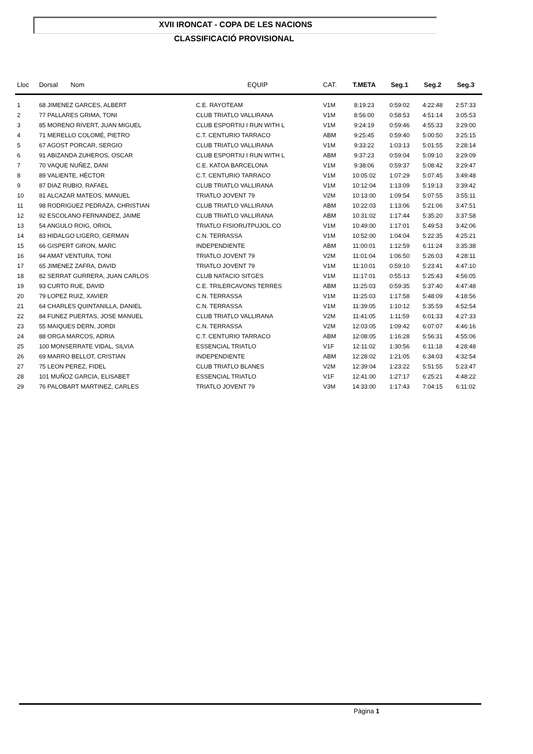XVII IRONCAT - COPA DE LES NACIONS
CLASSIFICACIÓ PROVISIONAL
| Lloc | Dorsal Nom | EQUIP | CAT. | T.META | Seg.1 | Seg.2 | Seg.3 |
| --- | --- | --- | --- | --- | --- | --- | --- |
| 1 | 68 JIMENEZ GARCES, ALBERT | C.E. RAYOTEAM | V1M | 8:19:23 | 0:59:02 | 4:22:48 | 2:57:33 |
| 2 | 77 PALLARES GRIMA, TONI | CLUB TRIATLO VALLIRANA | V1M | 8:56:00 | 0:58:53 | 4:51:14 | 3:05:53 |
| 3 | 85 MORENO RIVERT, JUAN MIGUEL | CLUB ESPORTIU I RUN WITH L | V1M | 9:24:19 | 0:59:46 | 4:55:33 | 3:29:00 |
| 4 | 71 MERELLO COLOMÉ, PIETRO | C.T. CENTURIO TARRACO | ABM | 9:25:45 | 0:59:40 | 5:00:50 | 3:25:15 |
| 5 | 67 AGOST PORCAR, SERGIO | CLUB TRIATLO VALLIRANA | V1M | 9:33:22 | 1:03:13 | 5:01:55 | 3:28:14 |
| 6 | 91 ABIZANDA ZUHEROS, OSCAR | CLUB ESPORTIU I RUN WITH L | ABM | 9:37:23 | 0:59:04 | 5:09:10 | 3:29:09 |
| 7 | 70 VAQUE NUÑEZ, DANI | C.E. KATOA BARCELONA | V1M | 9:38:06 | 0:59:37 | 5:08:42 | 3:29:47 |
| 8 | 89 VALIENTE, HÉCTOR | C.T. CENTURIO TARRACO | V1M | 10:05:02 | 1:07:29 | 5:07:45 | 3:49:48 |
| 9 | 87 DIAZ RUBIO, RAFAEL | CLUB TRIATLO VALLIRANA | V1M | 10:12:04 | 1:13:09 | 5:19:13 | 3:39:42 |
| 10 | 81 ALCAZAR MATEOS, MANUEL | TRIATLO JOVENT 79 | V2M | 10:13:00 | 1:09:54 | 5:07:55 | 3:55:11 |
| 11 | 98 RODRIGUEZ PEDRAZA, CHRISTIAN | CLUB TRIATLO VALLIRANA | ABM | 10:22:03 | 1:13:06 | 5:21:06 | 3:47:51 |
| 12 | 92 ESCOLANO FERNANDEZ, JAIME | CLUB TRIATLO VALLIRANA | ABM | 10:31:02 | 1:17:44 | 5:35:20 | 3:37:58 |
| 13 | 54 ANGULO ROIG, ORIOL | TRIATLO FISIORUTPUJOL.CO | V1M | 10:49:00 | 1:17:01 | 5:49:53 | 3:42:06 |
| 14 | 83 HIDALGO LIGERO, GERMAN | C.N. TERRASSA | V1M | 10:52:00 | 1:04:04 | 5:22:35 | 4:25:21 |
| 15 | 66 GISPERT GIRON, MARC | INDEPENDIENTE | ABM | 11:00:01 | 1:12:59 | 6:11:24 | 3:35:38 |
| 16 | 94 AMAT VENTURA, TONI | TRIATLO JOVENT 79 | V2M | 11:01:04 | 1:06:50 | 5:26:03 | 4:28:11 |
| 17 | 65 JIMENEZ ZAFRA, DAVID | TRIATLO JOVENT 79 | V1M | 11:10:01 | 0:59:10 | 5:23:41 | 4:47:10 |
| 18 | 82 SERRAT GURRERA, JUAN CARLOS | CLUB NATACIO SITGES | V1M | 11:17:01 | 0:55:13 | 5:25:43 | 4:56:05 |
| 19 | 93 CURTO RUE, DAVID | C.E. TRILERCAVONS TERRES | ABM | 11:25:03 | 0:59:35 | 5:37:40 | 4:47:48 |
| 20 | 79 LOPEZ RUIZ, XAVIER | C.N. TERRASSA | V1M | 11:25:03 | 1:17:58 | 5:48:09 | 4:18:56 |
| 21 | 64 CHARLES QUINTANILLA, DANIEL | C.N. TERRASSA | V1M | 11:39:05 | 1:10:12 | 5:35:59 | 4:52:54 |
| 22 | 84 FUNEZ PUERTAS, JOSE MANUEL | CLUB TRIATLO VALLIRANA | V2M | 11:41:05 | 1:11:59 | 6:01:33 | 4:27:33 |
| 23 | 55 MAIQUES DERN, JORDI | C.N. TERRASSA | V2M | 12:03:05 | 1:09:42 | 6:07:07 | 4:46:16 |
| 24 | 88 ORGA MARCOS, ADRIA | C.T. CENTURIO TARRACO | ABM | 12:08:05 | 1:16:28 | 5:56:31 | 4:55:06 |
| 25 | 100 MONSERRATE VIDAL, SILVIA | ESSENCIAL TRIATLO | V1F | 12:11:02 | 1:30:56 | 6:11:18 | 4:28:48 |
| 26 | 69 MARRO BELLOT, CRISTIAN | INDEPENDIENTE | ABM | 12:28:02 | 1:21:05 | 6:34:03 | 4:32:54 |
| 27 | 75 LEON PEREZ, FIDEL | CLUB TRIATLO BLANES | V2M | 12:39:04 | 1:23:22 | 5:51:55 | 5:23:47 |
| 28 | 101 MUÑOZ GARCIA, ELISABET | ESSENCIAL TRIATLO | V1F | 12:41:00 | 1:27:17 | 6:25:21 | 4:48:22 |
| 29 | 76 PALOBART MARTINEZ, CARLES | TRIATLO JOVENT 79 | V3M | 14:33:00 | 1:17:43 | 7:04:15 | 6:11:02 |
Pàgina 1